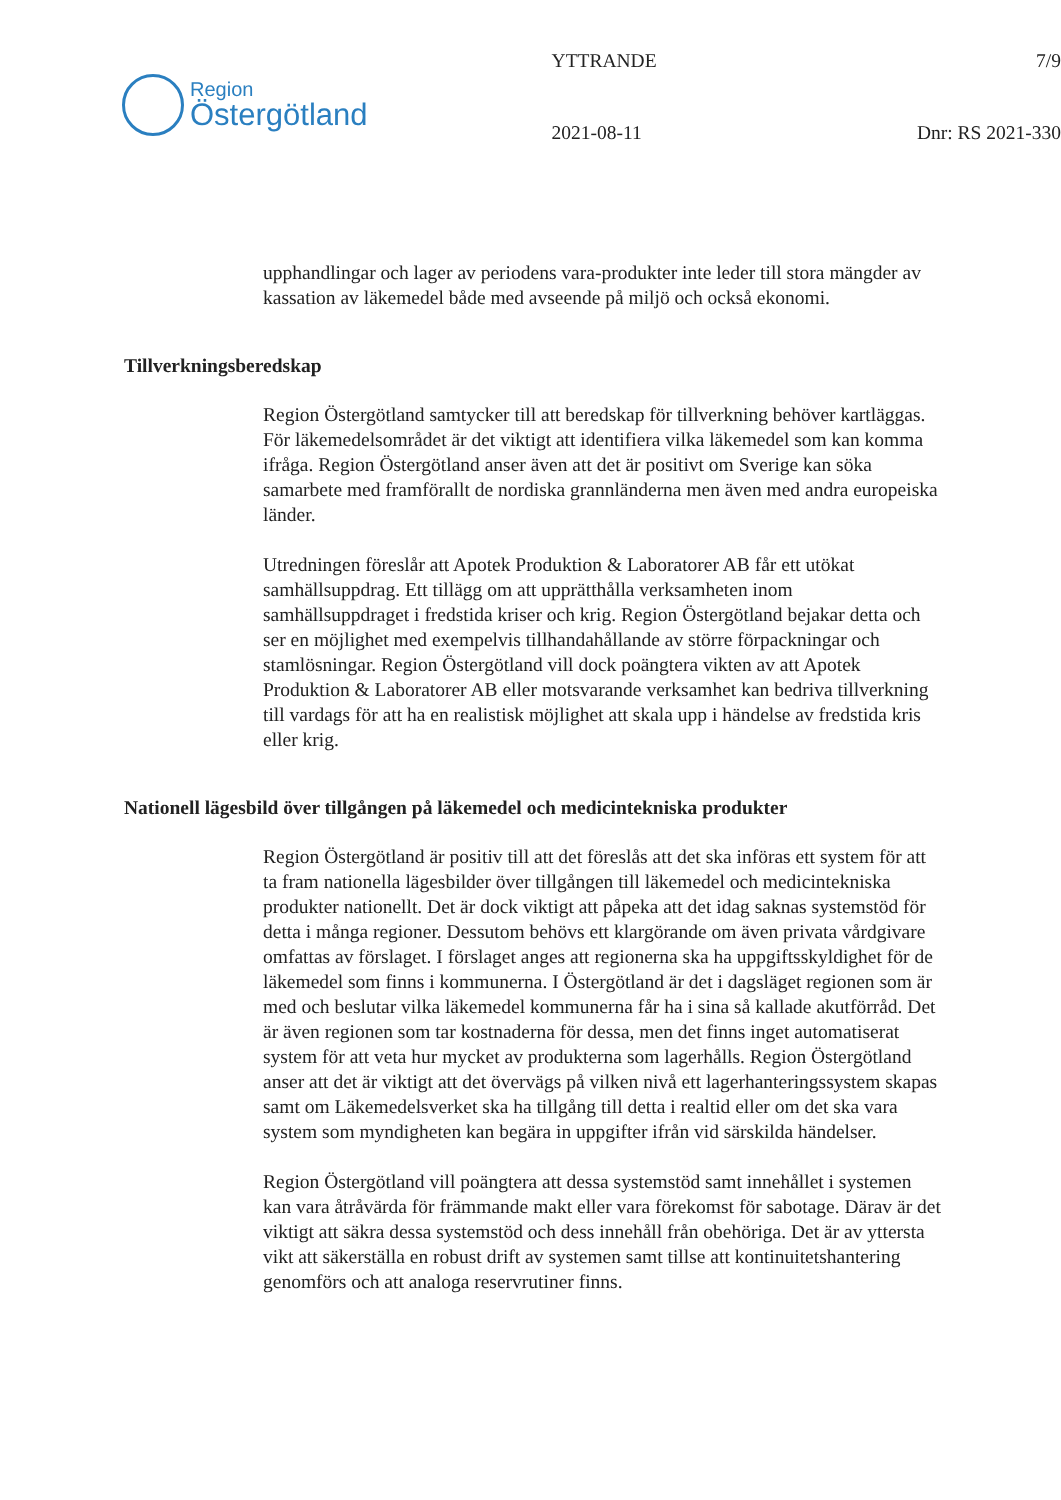Region
Östergötland
YTTRANDE
2021-08-11
7/9
Dnr: RS 2021-330
upphandlingar och lager av periodens vara-produkter inte leder till stora mängder av kassation av läkemedel både med avseende på miljö och också ekonomi.
Tillverkningsberedskap
Region Östergötland samtycker till att beredskap för tillverkning behöver kartläggas. För läkemedelsområdet är det viktigt att identifiera vilka läkemedel som kan komma ifråga. Region Östergötland anser även att det är positivt om Sverige kan söka samarbete med framförallt de nordiska grannländerna men även med andra europeiska länder.
Utredningen föreslår att Apotek Produktion & Laboratorer AB får ett utökat samhällsuppdrag. Ett tillägg om att upprätthålla verksamheten inom samhällsuppdraget i fredstida kriser och krig. Region Östergötland bejakar detta och ser en möjlighet med exempelvis tillhandahållande av större förpackningar och stamlösningar. Region Östergötland vill dock poängtera vikten av att Apotek Produktion & Laboratorer AB eller motsvarande verksamhet kan bedriva tillverkning till vardags för att ha en realistisk möjlighet att skala upp i händelse av fredstida kris eller krig.
Nationell lägesbild över tillgången på läkemedel och medicintekniska produkter
Region Östergötland är positiv till att det föreslås att det ska införas ett system för att ta fram nationella lägesbilder över tillgången till läkemedel och medicintekniska produkter nationellt. Det är dock viktigt att påpeka att det idag saknas systemstöd för detta i många regioner. Dessutom behövs ett klargörande om även privata vårdgivare omfattas av förslaget. I förslaget anges att regionerna ska ha uppgiftsskyldighet för de läkemedel som finns i kommunerna. I Östergötland är det i dagsläget regionen som är med och beslutar vilka läkemedel kommunerna får ha i sina så kallade akutförråd. Det är även regionen som tar kostnaderna för dessa, men det finns inget automatiserat system för att veta hur mycket av produkterna som lagerhålls. Region Östergötland anser att det är viktigt att det övervägs på vilken nivå ett lagerhanteringssystem skapas samt om Läkemedelsverket ska ha tillgång till detta i realtid eller om det ska vara system som myndigheten kan begära in uppgifter ifrån vid särskilda händelser.
Region Östergötland vill poängtera att dessa systemstöd samt innehållet i systemen kan vara åtråvärda för främmande makt eller vara förekomst för sabotage. Därav är det viktigt att säkra dessa systemstöd och dess innehåll från obehöriga. Det är av yttersta vikt att säkerställa en robust drift av systemen samt tillse att kontinuitetshantering genomförs och att analoga reservrutiner finns.